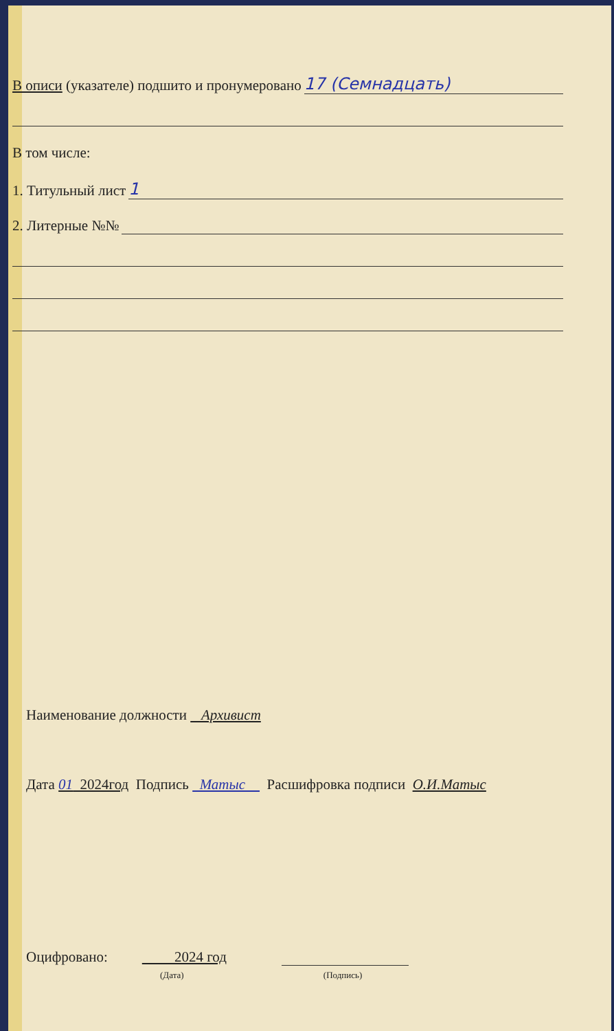В описи (указателе) подшито и пронумеровано 17 (Семнадцать)
В том числе:
1. Титульный лист 1
2. Литерные №№
Наименование должности Архивист
Дата 01 2024год Подпись Матыс Расшифровка подписи О.И.Матыс
Оцифровано: 2024 год
(Дата) (Подпись)